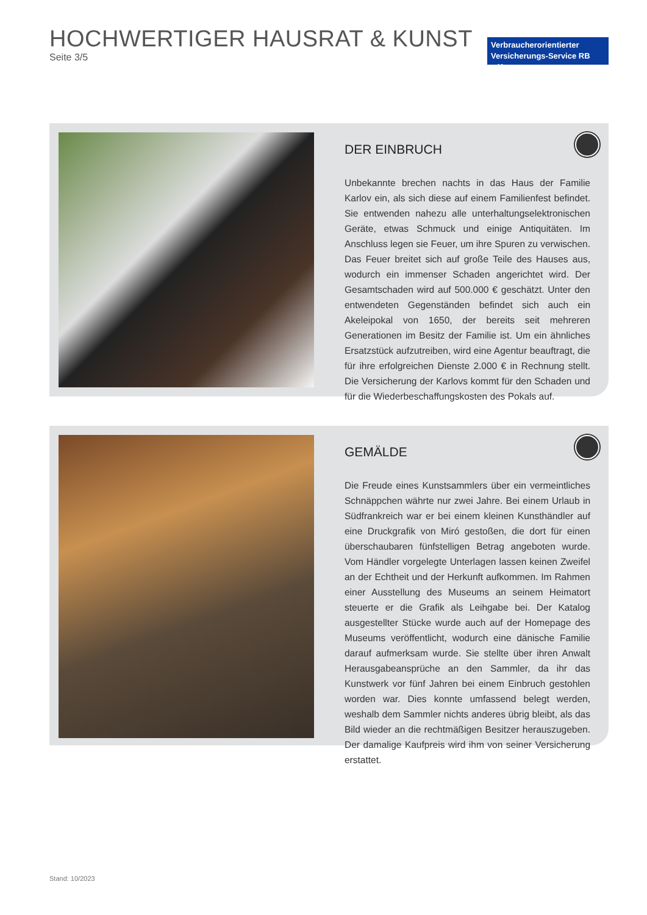HOCHWERTIGER HAUSRAT & KUNST
Seite 3/5
Verbraucherorientierter
Versicherungs-Service RB e.K.
DER EINBRUCH
Unbekannte brechen nachts in das Haus der Familie Karlov ein, als sich diese auf einem Familienfest befindet. Sie entwenden nahezu alle unterhaltungselektronischen Geräte, etwas Schmuck und einige Antiquitäten. Im Anschluss legen sie Feuer, um ihre Spuren zu verwischen. Das Feuer breitet sich auf große Teile des Hauses aus, wodurch ein immenser Schaden angerichtet wird. Der Gesamtschaden wird auf 500.000 € geschätzt. Unter den entwendeten Gegenständen befindet sich auch ein Akeleipokal von 1650, der bereits seit mehreren Generationen im Besitz der Familie ist. Um ein ähnliches Ersatzstück aufzutreiben, wird eine Agentur beauftragt, die für ihre erfolgreichen Dienste 2.000 € in Rechnung stellt. Die Versicherung der Karlovs kommt für den Schaden und für die Wiederbeschaffungskosten des Pokals auf.
GEMÄLDE
Die Freude eines Kunstsammlers über ein vermeintliches Schnäppchen währte nur zwei Jahre. Bei einem Urlaub in Südfrankreich war er bei einem kleinen Kunsthändler auf eine Druckgrafik von Miró gestoßen, die dort für einen überschaubaren fünfstelligen Betrag angeboten wurde. Vom Händler vorgelegte Unterlagen lassen keinen Zweifel an der Echtheit und der Herkunft aufkommen. Im Rahmen einer Ausstellung des Museums an seinem Heimatort steuerte er die Grafik als Leihgabe bei. Der Katalog ausgestellter Stücke wurde auch auf der Homepage des Museums veröffentlicht, wodurch eine dänische Familie darauf aufmerksam wurde. Sie stellte über ihren Anwalt Herausgabeansprüche an den Sammler, da ihr das Kunstwerk vor fünf Jahren bei einem Einbruch gestohlen worden war. Dies konnte umfassend belegt werden, weshalb dem Sammler nichts anderes übrig bleibt, als das Bild wieder an die rechtmäßigen Besitzer herauszugeben. Der damalige Kaufpreis wird ihm von seiner Versicherung erstattet.
Stand: 10/2023